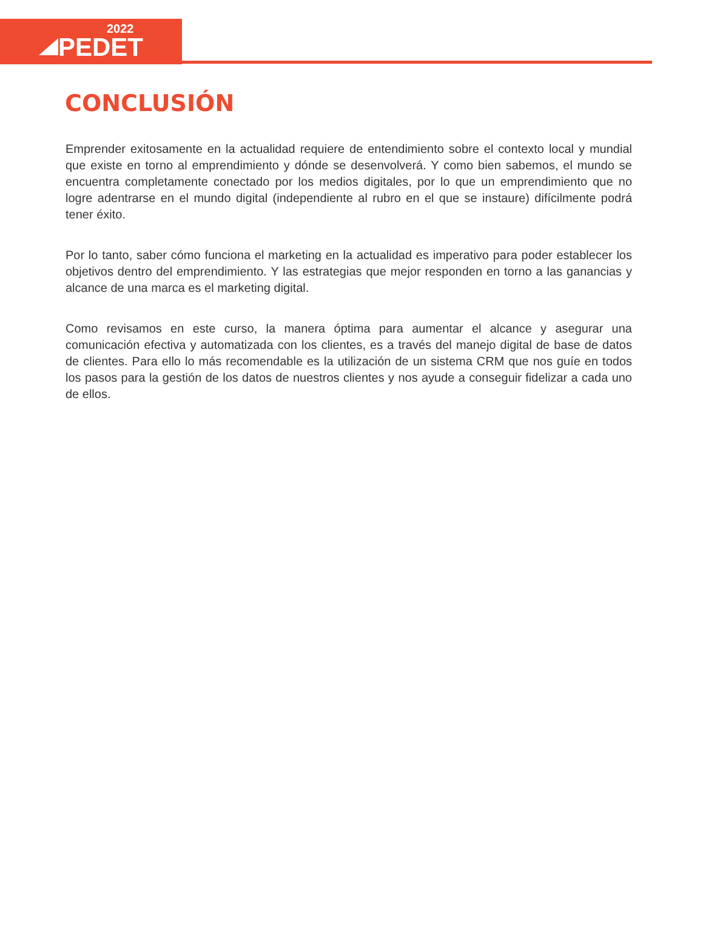2022
PEDET
CONCLUSIÓN
Emprender exitosamente en la actualidad requiere de entendimiento sobre el contexto local y mundial que existe en torno al emprendimiento y dónde se desenvolverá. Y como bien sabemos, el mundo se encuentra completamente conectado por los medios digitales, por lo que un emprendimiento que no logre adentrarse en el mundo digital (independiente al rubro en el que se instaure) difícilmente podrá tener éxito.
Por lo tanto, saber cómo funciona el marketing en la actualidad es imperativo para poder establecer los objetivos dentro del emprendimiento. Y las estrategias que mejor responden en torno a las ganancias y alcance de una marca es el marketing digital.
Como revisamos en este curso, la manera óptima para aumentar el alcance y asegurar una comunicación efectiva y automatizada con los clientes, es a través del manejo digital de base de datos de clientes. Para ello lo más recomendable es la utilización de un sistema CRM que nos guíe en todos los pasos para la gestión de los datos de nuestros clientes y nos ayude a conseguir fidelizar a cada uno de ellos.